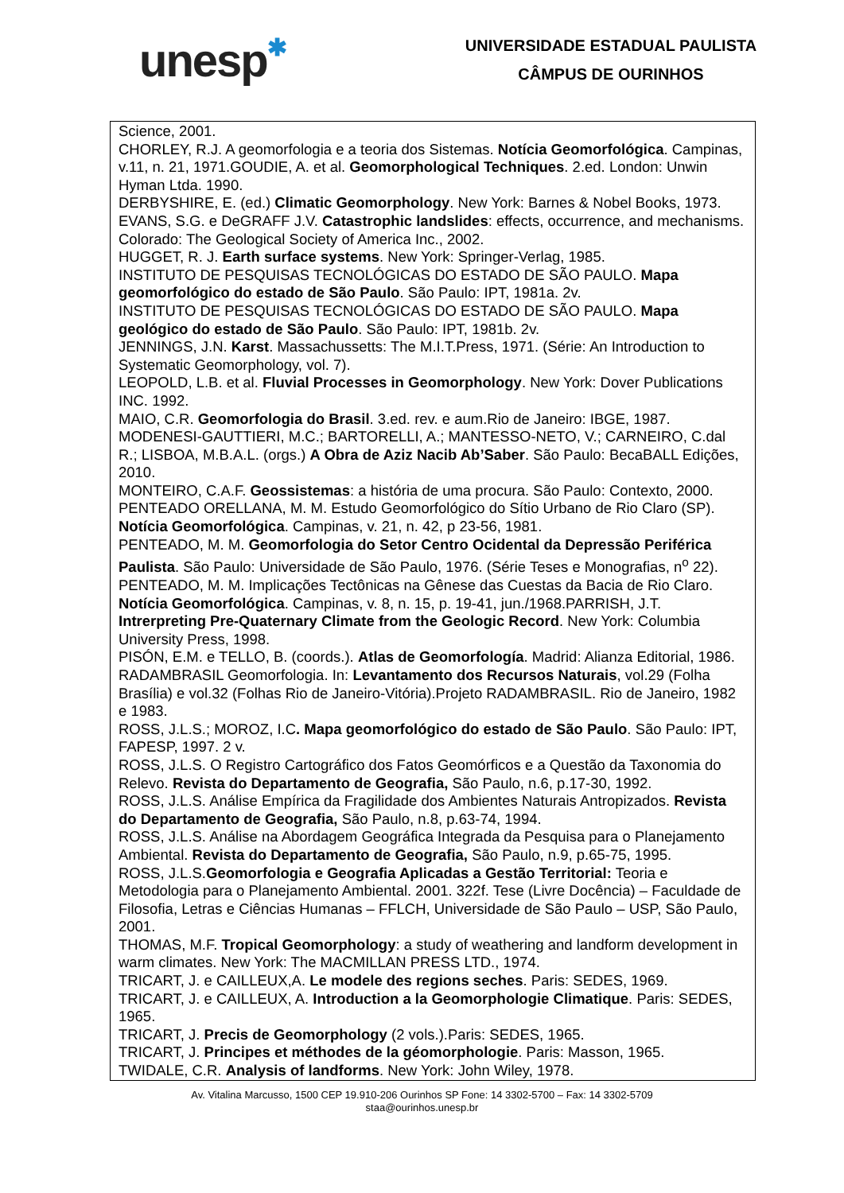unesp✱
UNIVERSIDADE ESTADUAL PAULISTA
CÂMPUS DE OURINHOS
Science, 2001.
CHORLEY, R.J. A geomorfologia e a teoria dos Sistemas. Notícia Geomorfológica. Campinas, v.11, n. 21, 1971.GOUDIE, A. et al. Geomorphological Techniques. 2.ed. London: Unwin Hyman Ltda. 1990.
DERBYSHIRE, E. (ed.) Climatic Geomorphology. New York: Barnes & Nobel Books, 1973.
EVANS, S.G. e DeGRAFF J.V. Catastrophic landslides: effects, occurrence, and mechanisms. Colorado: The Geological Society of America Inc., 2002.
HUGGET, R. J. Earth surface systems. New York: Springer-Verlag, 1985.
INSTITUTO DE PESQUISAS TECNOLÓGICAS DO ESTADO DE SÃO PAULO. Mapa geomorfológico do estado de São Paulo. São Paulo: IPT, 1981a. 2v.
INSTITUTO DE PESQUISAS TECNOLÓGICAS DO ESTADO DE SÃO PAULO. Mapa geológico do estado de São Paulo. São Paulo: IPT, 1981b. 2v.
JENNINGS, J.N. Karst. Massachussetts: The M.I.T.Press, 1971. (Série: An Introduction to Systematic Geomorphology, vol. 7).
LEOPOLD, L.B. et al. Fluvial Processes in Geomorphology. New York: Dover Publications INC. 1992.
MAIO, C.R. Geomorfologia do Brasil. 3.ed. rev. e aum.Rio de Janeiro: IBGE, 1987.
MODENESI-GAUTTIERI, M.C.; BARTORELLI, A.; MANTESSO-NETO, V.; CARNEIRO, C.dal R.; LISBOA, M.B.A.L. (orgs.) A Obra de Aziz Nacib Ab’Saber. São Paulo: BecaBALL Edições, 2010.
MONTEIRO, C.A.F. Geossistemas: a história de uma procura. São Paulo: Contexto, 2000.
PENTEADO ORELLANA, M. M. Estudo Geomorfológico do Sítio Urbano de Rio Claro (SP). Notícia Geomorfológica. Campinas, v. 21, n. 42, p 23-56, 1981.
PENTEADO, M. M. Geomorfologia do Setor Centro Ocidental da Depressão Periférica Paulista. São Paulo: Universidade de São Paulo, 1976. (Série Teses e Monografias, n<sup>o</sup> 22).
PENTEADO, M. M. Implicações Tectônicas na Gênese das Cuestas da Bacia de Rio Claro. Notícia Geomorfológica. Campinas, v. 8, n. 15, p. 19-41, jun./1968.PARRISH, J.T. Intrerpreting Pre-Quaternary Climate from the Geologic Record. New York: Columbia University Press, 1998.
PISÓN, E.M. e TELLO, B. (coords.). Atlas de Geomorfología. Madrid: Alianza Editorial, 1986.
RADAMBRASIL Geomorfologia. In: Levantamento dos Recursos Naturais, vol.29 (Folha Brasília) e vol.32 (Folhas Rio de Janeiro-Vitória).Projeto RADAMBRASIL. Rio de Janeiro, 1982 e 1983.
ROSS, J.L.S.; MOROZ, I.C. Mapa geomorfológico do estado de São Paulo. São Paulo: IPT, FAPESP, 1997. 2 v.
ROSS, J.L.S. O Registro Cartográfico dos Fatos Geomórficos e a Questão da Taxonomia do Relevo. Revista do Departamento de Geografia, São Paulo, n.6, p.17-30, 1992.
ROSS, J.L.S. Análise Empírica da Fragilidade dos Ambientes Naturais Antropizados. Revista do Departamento de Geografia, São Paulo, n.8, p.63-74, 1994.
ROSS, J.L.S. Análise na Abordagem Geográfica Integrada da Pesquisa para o Planejamento Ambiental. Revista do Departamento de Geografia, São Paulo, n.9, p.65-75, 1995.
ROSS, J.L.S.Geomorfologia e Geografia Aplicadas a Gestão Territorial: Teoria e Metodologia para o Planejamento Ambiental. 2001. 322f. Tese (Livre Docência) – Faculdade de Filosofia, Letras e Ciências Humanas – FFLCH, Universidade de São Paulo – USP, São Paulo, 2001.
THOMAS, M.F. Tropical Geomorphology: a study of weathering and landform development in warm climates. New York: The MACMILLAN PRESS LTD., 1974.
TRICART, J. e CAILLEUX,A. Le modele des regions seches. Paris: SEDES, 1969.
TRICART, J. e CAILLEUX, A. Introduction a la Geomorphologie Climatique. Paris: SEDES, 1965.
TRICART, J. Precis de Geomorphology (2 vols.).Paris: SEDES, 1965.
TRICART, J. Principes et méthodes de la géomorphologie. Paris: Masson, 1965.
TWIDALE, C.R. Analysis of landforms. New York: John Wiley, 1978.
Av. Vitalina Marcusso, 1500 CEP 19.910-206 Ourinhos SP Fone: 14 3302-5700 – Fax: 14 3302-5709
staa@ourinhos.unesp.br